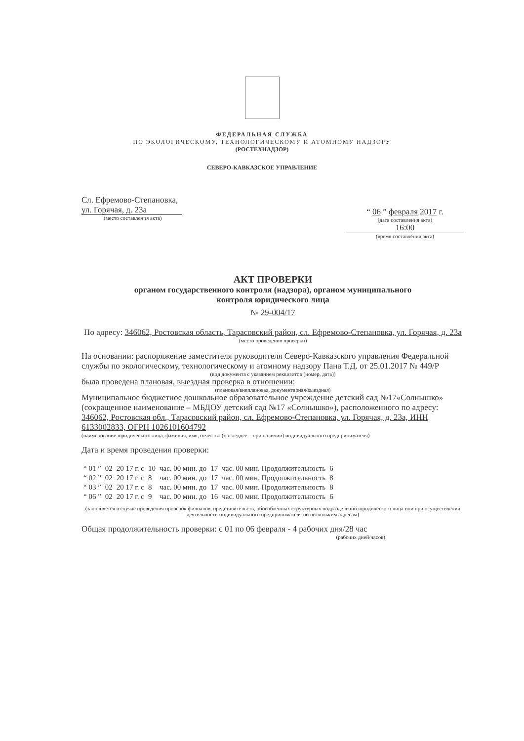ФЕДЕРАЛЬНАЯ СЛУЖБА
ПО ЭКОЛОГИЧЕСКОМУ, ТЕХНОЛОГИЧЕСКОМУ И АТОМНОМУ НАДЗОРУ
(РОСТЕХНАДЗОР)
СЕВЕРО-КАВКАЗСКОЕ УПРАВЛЕНИЕ
Сл. Ефремово-Степановка,
ул. Горячая, д. 23а
(место составления акта)
“ 06 ” февраля 2017 г.
(дата составления акта)
16:00
(время составления акта)
АКТ ПРОВЕРКИ
органом государственного контроля (надзора), органом муниципального
контроля юридического лица
№ 29-004/17
По адресу: 346062, Ростовская область, Тарасовский район, сл. Ефремово-Степановка, ул. Горячая, д. 23а
(место проведения проверки)
На основании: распоряжение заместителя руководителя Северо-Кавказского управления Федеральной службы по экологическому, технологическому и атомному надзору Пана Т.Д. от 25.01.2017 № 449/Р
(вид документа с указанием реквизитов (номер, дата))
была проведена плановая, выездная проверка в отношении:
(плановая/внеплановая, документарная/выездная)
Муниципальное бюджетное дошкольное образовательное учреждение детский сад №17«Солнышко» (сокращенное наименование – МБДОУ детский сад №17 «Солнышко»), расположенного по адресу: 346062, Ростовская обл., Тарасовский район, сл. Ефремово-Степановка, ул. Горячая, д. 23а, ИНН 6133002833, ОГРН 1026101604792
(наименование юридического лица, фамилия, имя, отчество (последнее – при наличии) индивидуального предпринимателя)
Дата и время проведения проверки:
| “ 01 ” | 02 | 20 17 г. с | 10 | час. 00 мин. до | 17 | час. 00 мин. Продолжительность | 6 |
| “ 02 ” | 02 | 20 17 г. с | 8 | час. 00 мин. до | 17 | час. 00 мин. Продолжительность | 8 |
| “ 03 ” | 02 | 20 17 г. с | 8 | час. 00 мин. до | 17 | час. 00 мин. Продолжительность | 8 |
| “ 06 ” | 02 | 20 17 г. с | 9 | час. 00 мин. до | 16 | час. 00 мин. Продолжительность | 6 |
(заполняется в случае проведения проверок филиалов, представительств, обособленных структурных подразделений юридического лица или при осуществлении деятельности индивидуального предпринимателя по нескольким адресам)
Общая продолжительность проверки: с 01 по 06 февраля - 4 рабочих дня/28 час
(рабочих дней/часов)